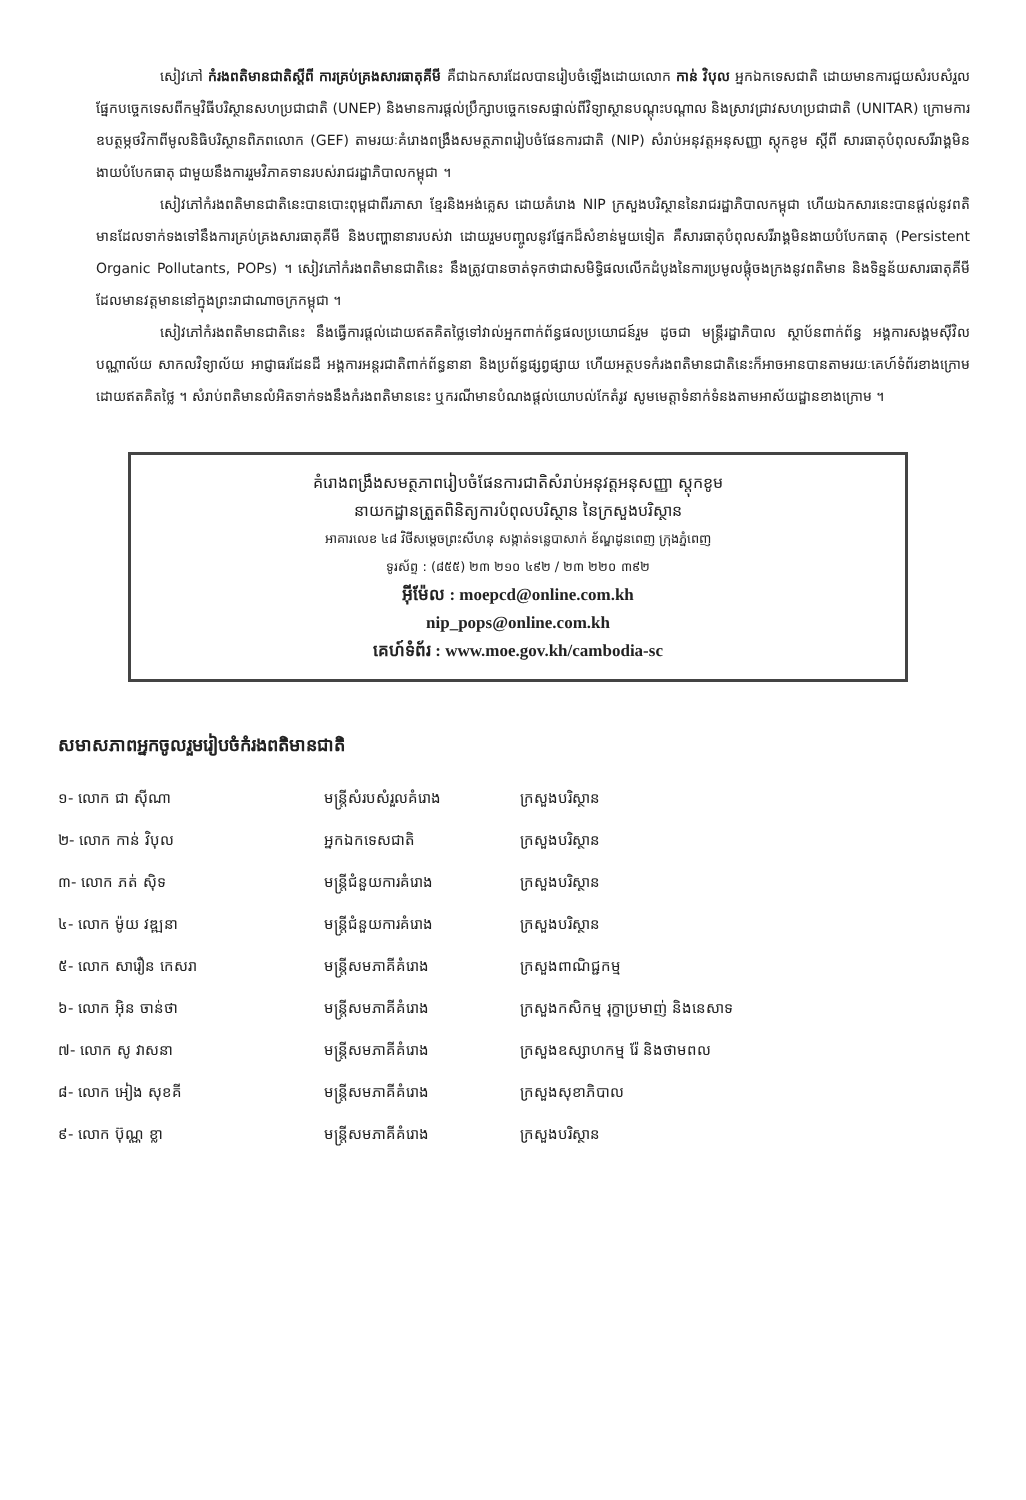សៀវភៅ កំរងពតិមានជាតិស្តីពី ការគ្រប់គ្រងសារធាតុគីមី គឺជាឯកសារដែលបានរៀបចំឡើងដោយលោក កាន់ វិបុល អ្នកឯកទេសជាតិ ដោយមានការជួយសំរបសំរួលផ្នែកបច្ចេកទេសពីកម្មវិធីបរិស្ថានសហប្រជាជាតិ (UNEP) និងមានការផ្តល់ប្រឹក្សាបច្ចេកទេសផ្ទាល់ពីវិទ្យាស្ថានបណ្តុះបណ្តាល និងស្រាវជ្រាវសហប្រជាជាតិ (UNITAR) ក្រោមការឧបត្ថម្ភថវិកាពីមូលនិធិបរិស្ថានពិភពលោក (GEF) តាមរយៈគំរោងពង្រឹងសមត្ថភាពរៀបចំផែនការជាតិ (NIP) សំរាប់អនុវត្តអនុសញ្ញា ស្តុកខូម ស្តីពី សារធាតុបំពុលសរីរាង្គមិនងាយបំបែកធាតុ ជាមួយនឹងការរួមវិភាគទានរបស់រាជរដ្ឋាភិបាលកម្ពុជា ។
សៀវភៅកំរងពតិមានជាតិនេះបានបោះពុម្ពជាពីរភាសា ខ្មែរនិងអង់គ្លេស ដោយគំរោង NIP ក្រសួងបរិស្ថាននៃរាជរដ្ឋាភិបាលកម្ពុជា ហើយឯកសារនេះបានផ្តល់នូវពតិមានដែលទាក់ទងទៅនឹងការគ្រប់គ្រងសារធាតុគីមី និងបញ្ហានានារបស់វា ដោយរួមបញ្ចូលនូវផ្នែកដ៏សំខាន់មួយទៀត គឺសារធាតុបំពុលសរីរាង្គមិនងាយបំបែកធាតុ (Persistent Organic Pollutants, POPs) ។ សៀវភៅកំរងពតិមានជាតិនេះ នឹងត្រូវបានចាត់ទុកថាជាសមិទ្ធិផលលើកដំបូងនៃការប្រមូលផ្តុំចងក្រងនូវពតិមាន និងទិន្នន័យសារធាតុគីមីដែលមានវត្តមាននៅក្នុងព្រះរាជាណាចក្រកម្ពុជា ។
សៀវភៅកំរងពតិមានជាតិនេះ នឹងធ្វើការផ្តល់ដោយឥតគិតថ្លៃទៅវាល់អ្នកពាក់ព័ន្ធផលប្រយោជន៍រួម ដូចជា មន្ត្រីរដ្ឋាភិបាល ស្ថាប័នពាក់ព័ន្ធ អង្គការសង្គមស៊ីវិល បណ្ណាល័យ សាកលវិទ្យាល័យ អាជ្ញាធរដែនដី អង្គការអន្តរជាតិពាក់ព័ន្ធនានា និងប្រព័ន្ធផ្សព្វផ្សាយ ហើយអត្ថបទកំរងពតិមានជាតិនេះក៏អាចអានបានតាមរយៈគេហ៍ទំព័រខាងក្រោមដោយឥតគិតថ្លៃ ។ សំរាប់ពតិមានលំអិតទាក់ទងនឹងកំរងពតិមាននេះ ឬករណីមានបំណងផ្តល់យោបល់កែតំរូវ សូមមេត្តាទំនាក់ទំនងតាមអាស័យដ្ឋានខាងក្រោម ។
គំរោងពង្រឹងសមត្ថភាពរៀបចំផែនការជាតិសំរាប់អនុវត្តអនុសញ្ញា ស្តុកខូម
នាយកដ្ឋានត្រួតពិនិត្យការបំពុលបរិស្ថាន នៃក្រសួងបរិស្ថាន
អាគារលេខ ៤៨ វិថីសម្តេចព្រះសីហនុ សង្កាត់ទន្លេបាសាក់ ខ័ណ្ឌដូនពេញ ក្រុងភ្នំពេញ
ទូរស័ព្ទ : (៨៥៥) ២៣ ២១០ ៤៩២ / ២៣ ២២០ ៣៩២
អ៊ីម៉ែល : moepcd@online.com.kh
nip_pops@online.com.kh
គេហ៍ទំព័រ : www.moe.gov.kh/cambodia-sc
សមាសភាពអ្នកចូលរួមរៀបចំកំរងពតិមានជាតិ
| ១- លោក ជា ស៊ីណា | មន្ត្រីសំរបសំរួលគំរោង | ក្រសួងបរិស្ថាន |
| ២- លោក កាន់ វិបុល | អ្នកឯកទេសជាតិ | ក្រសួងបរិស្ថាន |
| ៣- លោក ភត់ ស៊ិទ | មន្ត្រីជំនួយការគំរោង | ក្រសួងបរិស្ថាន |
| ៤- លោក ម៉ូយ វឌ្ឍនា | មន្ត្រីជំនួយការគំរោង | ក្រសួងបរិស្ថាន |
| ៥- លោក សារឿន កេសរា | មន្ត្រីសមភាគីគំរោង | ក្រសួងពាណិជ្ជកម្ម |
| ៦- លោក អ៊ិន ចាន់ថា | មន្ត្រីសមភាគីគំរោង | ក្រសួងកសិកម្ម រុក្ខាប្រមាញ់ និងនេសាទ |
| ៧- លោក សូ វាសនា | មន្ត្រីសមភាគីគំរោង | ក្រសួងឧស្សាហកម្ម រ៉ែ និងថាមពល |
| ៨- លោក អៀង សុខគី | មន្ត្រីសមភាគីគំរោង | ក្រសួងសុខាភិបាល |
| ៩- លោក ប៊ុណ្ណ ខ្លា | មន្ត្រីសមភាគីគំរោង | ក្រសួងបរិស្ថាន |